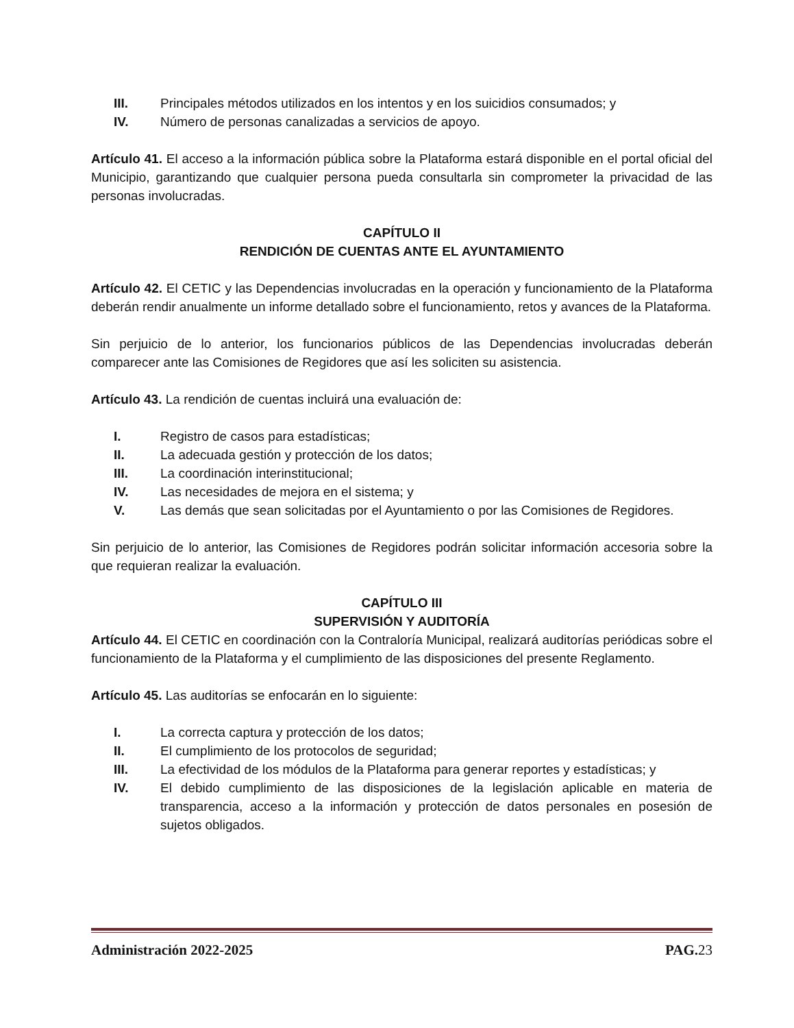III. Principales métodos utilizados en los intentos y en los suicidios consumados; y
IV. Número de personas canalizadas a servicios de apoyo.
Artículo 41. El acceso a la información pública sobre la Plataforma estará disponible en el portal oficial del Municipio, garantizando que cualquier persona pueda consultarla sin comprometer la privacidad de las personas involucradas.
CAPÍTULO II
RENDICIÓN DE CUENTAS ANTE EL AYUNTAMIENTO
Artículo 42. El CETIC y las Dependencias involucradas en la operación y funcionamiento de la Plataforma deberán rendir anualmente un informe detallado sobre el funcionamiento, retos y avances de la Plataforma.
Sin perjuicio de lo anterior, los funcionarios públicos de las Dependencias involucradas deberán comparecer ante las Comisiones de Regidores que así les soliciten su asistencia.
Artículo 43. La rendición de cuentas incluirá una evaluación de:
I. Registro de casos para estadísticas;
II. La adecuada gestión y protección de los datos;
III. La coordinación interinstitucional;
IV. Las necesidades de mejora en el sistema; y
V. Las demás que sean solicitadas por el Ayuntamiento o por las Comisiones de Regidores.
Sin perjuicio de lo anterior, las Comisiones de Regidores podrán solicitar información accesoria sobre la que requieran realizar la evaluación.
CAPÍTULO III
SUPERVISIÓN Y AUDITORÍA
Artículo 44. El CETIC en coordinación con la Contraloría Municipal, realizará auditorías periódicas sobre el funcionamiento de la Plataforma y el cumplimiento de las disposiciones del presente Reglamento.
Artículo 45. Las auditorías se enfocarán en lo siguiente:
I. La correcta captura y protección de los datos;
II. El cumplimiento de los protocolos de seguridad;
III. La efectividad de los módulos de la Plataforma para generar reportes y estadísticas; y
IV. El debido cumplimiento de las disposiciones de la legislación aplicable en materia de transparencia, acceso a la información y protección de datos personales en posesión de sujetos obligados.
Administración 2022-2025 PAG. 23